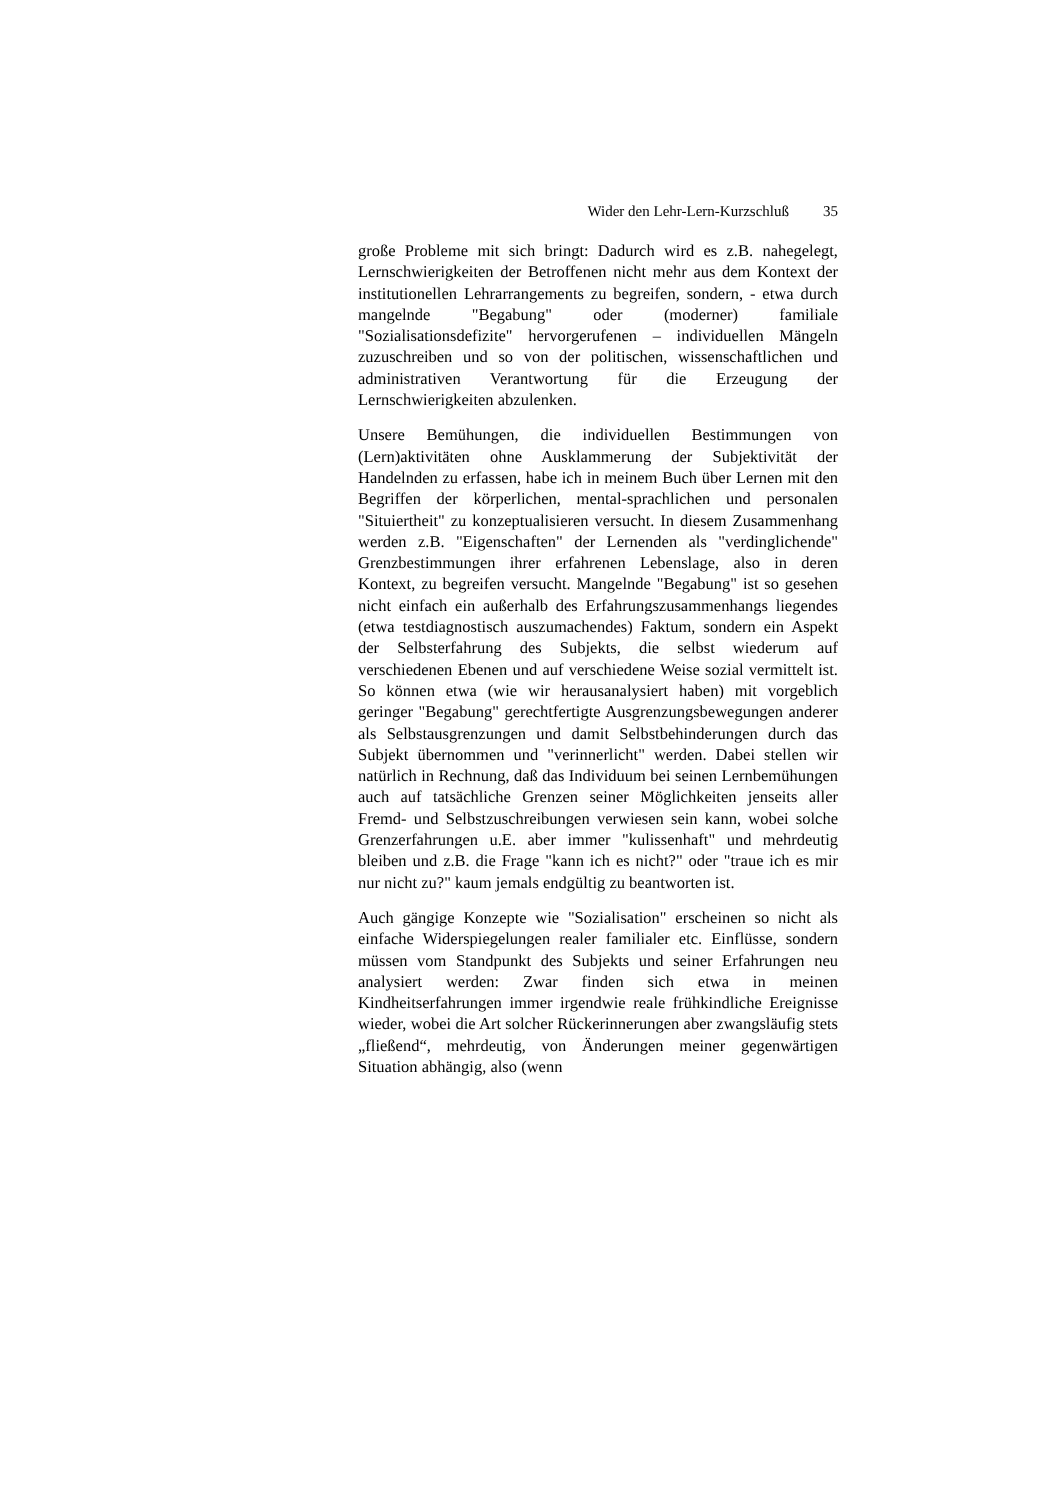Wider den Lehr-Lern-Kurzschluß 35
große Probleme mit sich bringt: Dadurch wird es z.B. nahegelegt, Lernschwierigkeiten der Betroffenen nicht mehr aus dem Kontext der institutionellen Lehrarrangements zu begreifen, sondern, - etwa durch mangelnde "Begabung" oder (moderner) familiale "Sozialisationsdefizite" hervorgerufenen – individuellen Mängeln zuzuschreiben und so von der politischen, wissenschaftlichen und administrativen Verantwortung für die Erzeugung der Lernschwierigkeiten abzulenken.
Unsere Bemühungen, die individuellen Bestimmungen von (Lern)aktivitäten ohne Ausklammerung der Subjektivität der Handelnden zu erfassen, habe ich in meinem Buch über Lernen mit den Begriffen der körperlichen, mental-sprachlichen und personalen "Situiertheit" zu konzeptualisieren versucht. In diesem Zusammenhang werden z.B. "Eigenschaften" der Lernenden als "verdinglichende" Grenzbestimmungen ihrer erfahrenen Lebenslage, also in deren Kontext, zu begreifen versucht. Mangelnde "Begabung" ist so gesehen nicht einfach ein außerhalb des Erfahrungszusammenhangs liegendes (etwa testdiagnostisch auszumachendes) Faktum, sondern ein Aspekt der Selbsterfahrung des Subjekts, die selbst wiederum auf verschiedenen Ebenen und auf verschiedene Weise sozial vermittelt ist. So können etwa (wie wir herausanalysiert haben) mit vorgeblich geringer "Begabung" gerechtfertigte Ausgrenzungsbewegungen anderer als Selbstausgrenzungen und damit Selbstbehinderungen durch das Subjekt übernommen und "verinnerlicht" werden. Dabei stellen wir natürlich in Rechnung, daß das Individuum bei seinen Lernbemühungen auch auf tatsächliche Grenzen seiner Möglichkeiten jenseits aller Fremd- und Selbstzuschreibungen verwiesen sein kann, wobei solche Grenzerfahrungen u.E. aber immer "kulissenhaft" und mehrdeutig bleiben und z.B. die Frage "kann ich es nicht?" oder "traue ich es mir nur nicht zu?" kaum jemals endgültig zu beantworten ist.
Auch gängige Konzepte wie "Sozialisation" erscheinen so nicht als einfache Widerspiegelungen realer familialer etc. Einflüsse, sondern müssen vom Standpunkt des Subjekts und seiner Erfahrungen neu analysiert werden: Zwar finden sich etwa in meinen Kindheitserfahrungen immer irgendwie reale frühkindliche Ereignisse wieder, wobei die Art solcher Rückerinnerungen aber zwangsläufig stets „fließend“, mehrdeutig, von Änderungen meiner gegenwärtigen Situation abhängig, also (wenn